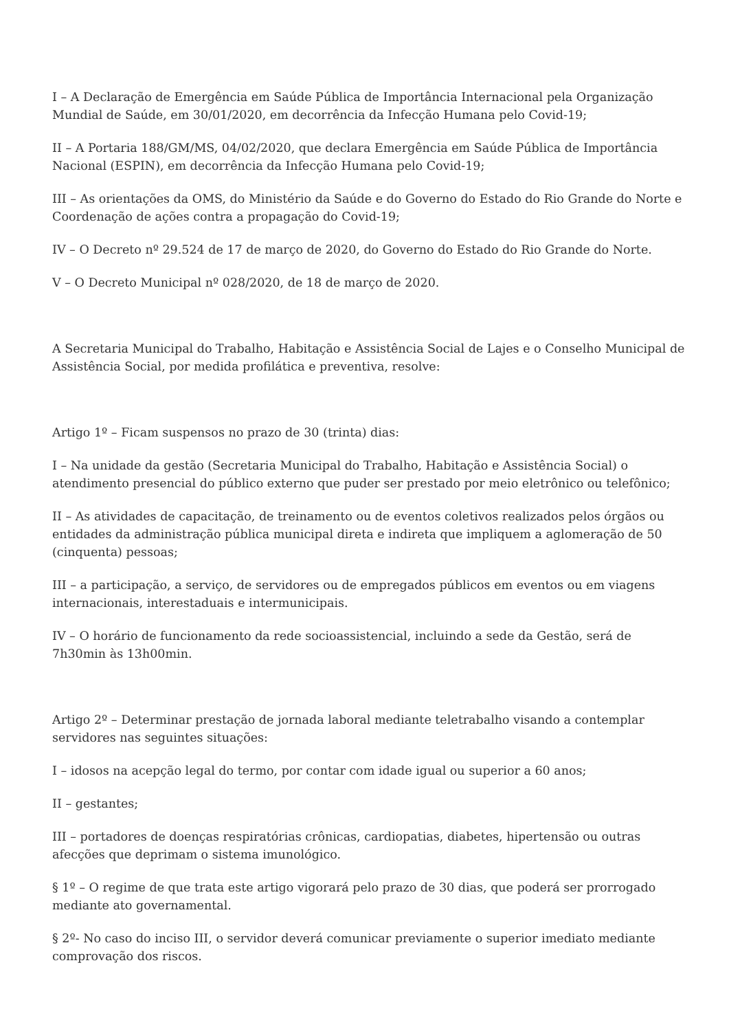I – A Declaração de Emergência em Saúde Pública de Importância Internacional pela Organização Mundial de Saúde, em 30/01/2020, em decorrência da Infecção Humana pelo Covid-19;
II – A Portaria 188/GM/MS, 04/02/2020, que declara Emergência em Saúde Pública de Importância Nacional (ESPIN), em decorrência da Infecção Humana pelo Covid-19;
III – As orientações da OMS, do Ministério da Saúde e do Governo do Estado do Rio Grande do Norte e Coordenação de ações contra a propagação do Covid-19;
IV – O Decreto nº 29.524 de 17 de março de 2020, do Governo do Estado do Rio Grande do Norte.
V – O Decreto Municipal nº 028/2020, de 18 de março de 2020.
A Secretaria Municipal do Trabalho, Habitação e Assistência Social de Lajes e o Conselho Municipal de Assistência Social, por medida profilática e preventiva, resolve:
Artigo 1º – Ficam suspensos no prazo de 30 (trinta) dias:
I – Na unidade da gestão (Secretaria Municipal do Trabalho, Habitação e Assistência Social) o atendimento presencial do público externo que puder ser prestado por meio eletrônico ou telefônico;
II – As atividades de capacitação, de treinamento ou de eventos coletivos realizados pelos órgãos ou entidades da administração pública municipal direta e indireta que impliquem a aglomeração de 50 (cinquenta) pessoas;
III – a participação, a serviço, de servidores ou de empregados públicos em eventos ou em viagens internacionais, interestaduais e intermunicipais.
IV – O horário de funcionamento da rede socioassistencial, incluindo a sede da Gestão, será de 7h30min às 13h00min.
Artigo 2º – Determinar prestação de jornada laboral mediante teletrabalho visando a contemplar servidores nas seguintes situações:
I – idosos na acepção legal do termo, por contar com idade igual ou superior a 60 anos;
II – gestantes;
III – portadores de doenças respiratórias crônicas, cardiopatias, diabetes, hipertensão ou outras afecções que deprimam o sistema imunológico.
§ 1º – O regime de que trata este artigo vigorará pelo prazo de 30 dias, que poderá ser prorrogado mediante ato governamental.
§ 2º- No caso do inciso III, o servidor deverá comunicar previamente o superior imediato mediante comprovação dos riscos.